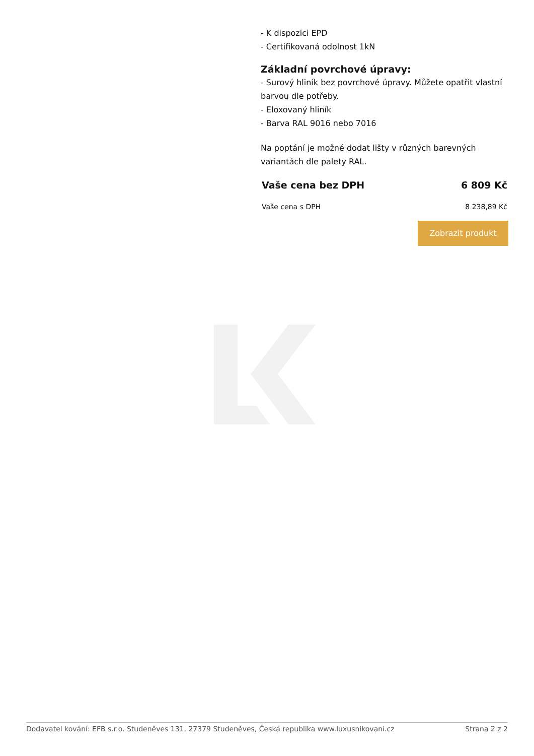- K dispozici EPD
- Certifikovaná odolnost 1kN
Základní povrchové úpravy:
- Surový hliník bez povrchové úpravy. Můžete opatřit vlastní barvou dle potřeby.
- Eloxovaný hliník
- Barva RAL 9016 nebo 7016
Na poptání je možné dodat lišty v různých barevných variantách dle palety RAL.
Vaše cena bez DPH 6 809 Kč
Vaše cena s DPH 8 238,89 Kč
Zobrazit produkt
Dodavatel kování: EFB s.r.o. Studeněves 131, 27379 Studeněves, Česká republika www.luxusnikovani.cz Strana 2 z 2